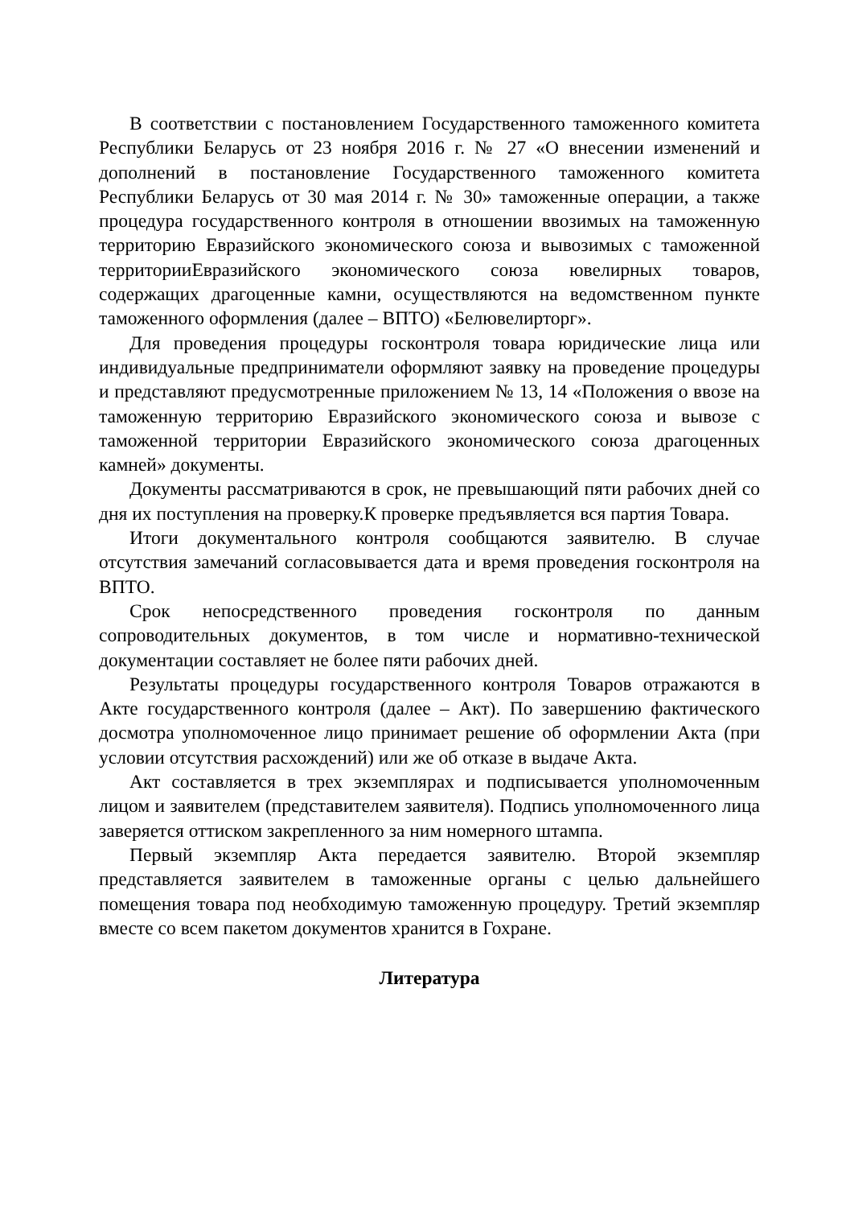В соответствии с постановлением Государственного таможенного комитета Республики Беларусь от 23 ноября 2016 г. № 27 «О внесении изменений и дополнений в постановление Государственного таможенного комитета Республики Беларусь от 30 мая 2014 г. № 30» таможенные операции, а также процедура государственного контроля в отношении ввозимых на таможенную территорию Евразийского экономического союза и вывозимых с таможенной территорииЕвразийского экономического союза ювелирных товаров, содержащих драгоценные камни, осуществляются на ведомственном пункте таможенного оформления (далее – ВПТО) «Белювелирторг».
Для проведения процедуры госконтроля товара юридические лица или индивидуальные предприниматели оформляют заявку на проведение процедуры и представляют предусмотренные приложением № 13, 14 «Положения о ввозе на таможенную территорию Евразийского экономического союза и вывозе с таможенной территории Евразийского экономического союза драгоценных камней» документы.
Документы рассматриваются в срок, не превышающий пяти рабочих дней со дня их поступления на проверку.К проверке предъявляется вся партия Товара.
Итоги документального контроля сообщаются заявителю. В случае отсутствия замечаний согласовывается дата и время проведения госконтроля на ВПТО.
Срок непосредственного проведения госконтроля по данным сопроводительных документов, в том числе и нормативно-технической документации составляет не более пяти рабочих дней.
Результаты процедуры государственного контроля Товаров отражаются в Акте государственного контроля (далее – Акт). По завершению фактического досмотра уполномоченное лицо принимает решение об оформлении Акта (при условии отсутствия расхождений) или же об отказе в выдаче Акта.
Акт составляется в трех экземплярах и подписывается уполномоченным лицом и заявителем (представителем заявителя). Подпись уполномоченного лица заверяется оттиском закрепленного за ним номерного штампа.
Первый экземпляр Акта передается заявителю. Второй экземпляр представляется заявителем в таможенные органы с целью дальнейшего помещения товара под необходимую таможенную процедуру. Третий экземпляр вместе со всем пакетом документов хранится в Гохране.
Литература